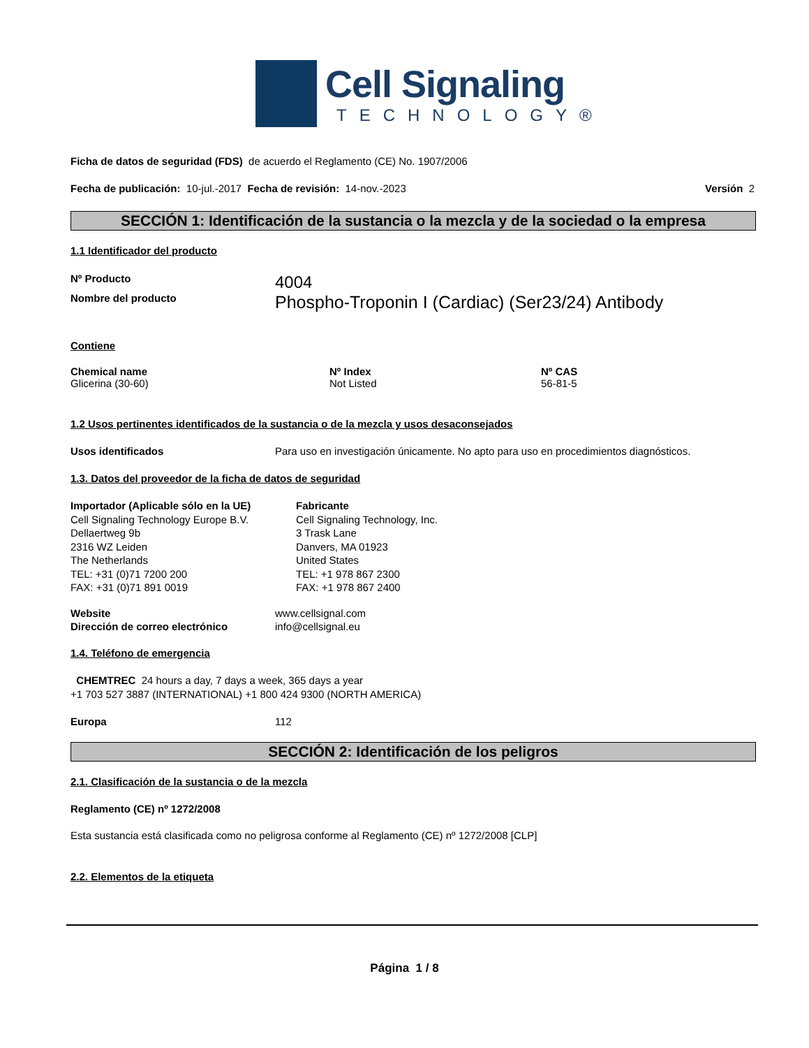Cell Signaling
TECHNOLOGY®
Ficha de datos de seguridad (FDS) de acuerdo el Reglamento (CE) No. 1907/2006
Fecha de publicación: 10-jul.-2017 Fecha de revisión: 14-nov.-2023 Versión 2
SECCIÓN 1: Identificación de la sustancia o la mezcla y de la sociedad o la empresa
1.1 Identificador del producto
Nº Producto 4004
Nombre del producto Phospho-Troponin I (Cardiac) (Ser23/24) Antibody
Contiene
Chemical name
Glicerina (30-60)
Nº Index
Not Listed
Nº CAS
56-81-5
1.2 Usos pertinentes identificados de la sustancia o de la mezcla y usos desaconsejados
Usos identificados Para uso en investigación únicamente. No apto para uso en procedimientos diagnósticos.
1.3. Datos del proveedor de la ficha de datos de seguridad
Importador (Aplicable sólo en la UE)
Cell Signaling Technology Europe B.V.
Dellaertweg 9b
2316 WZ Leiden
The Netherlands
TEL: +31 (0)71 7200 200
FAX: +31 (0)71 891 0019
Fabricante
Cell Signaling Technology, Inc.
3 Trask Lane
Danvers, MA 01923
United States
TEL: +1 978 867 2300
FAX: +1 978 867 2400
Website www.cellsignal.com
Dirección de correo electrónico info@cellsignal.eu
1.4. Teléfono de emergencia
CHEMTREC 24 hours a day, 7 days a week, 365 days a year
+1 703 527 3887 (INTERNATIONAL) +1 800 424 9300 (NORTH AMERICA)
Europa 112
SECCIÓN 2: Identificación de los peligros
2.1. Clasificación de la sustancia o de la mezcla
Reglamento (CE) nº 1272/2008
Esta sustancia está clasificada como no peligrosa conforme al Reglamento (CE) nº 1272/2008 [CLP]
2.2. Elementos de la etiqueta
Página 1 / 8